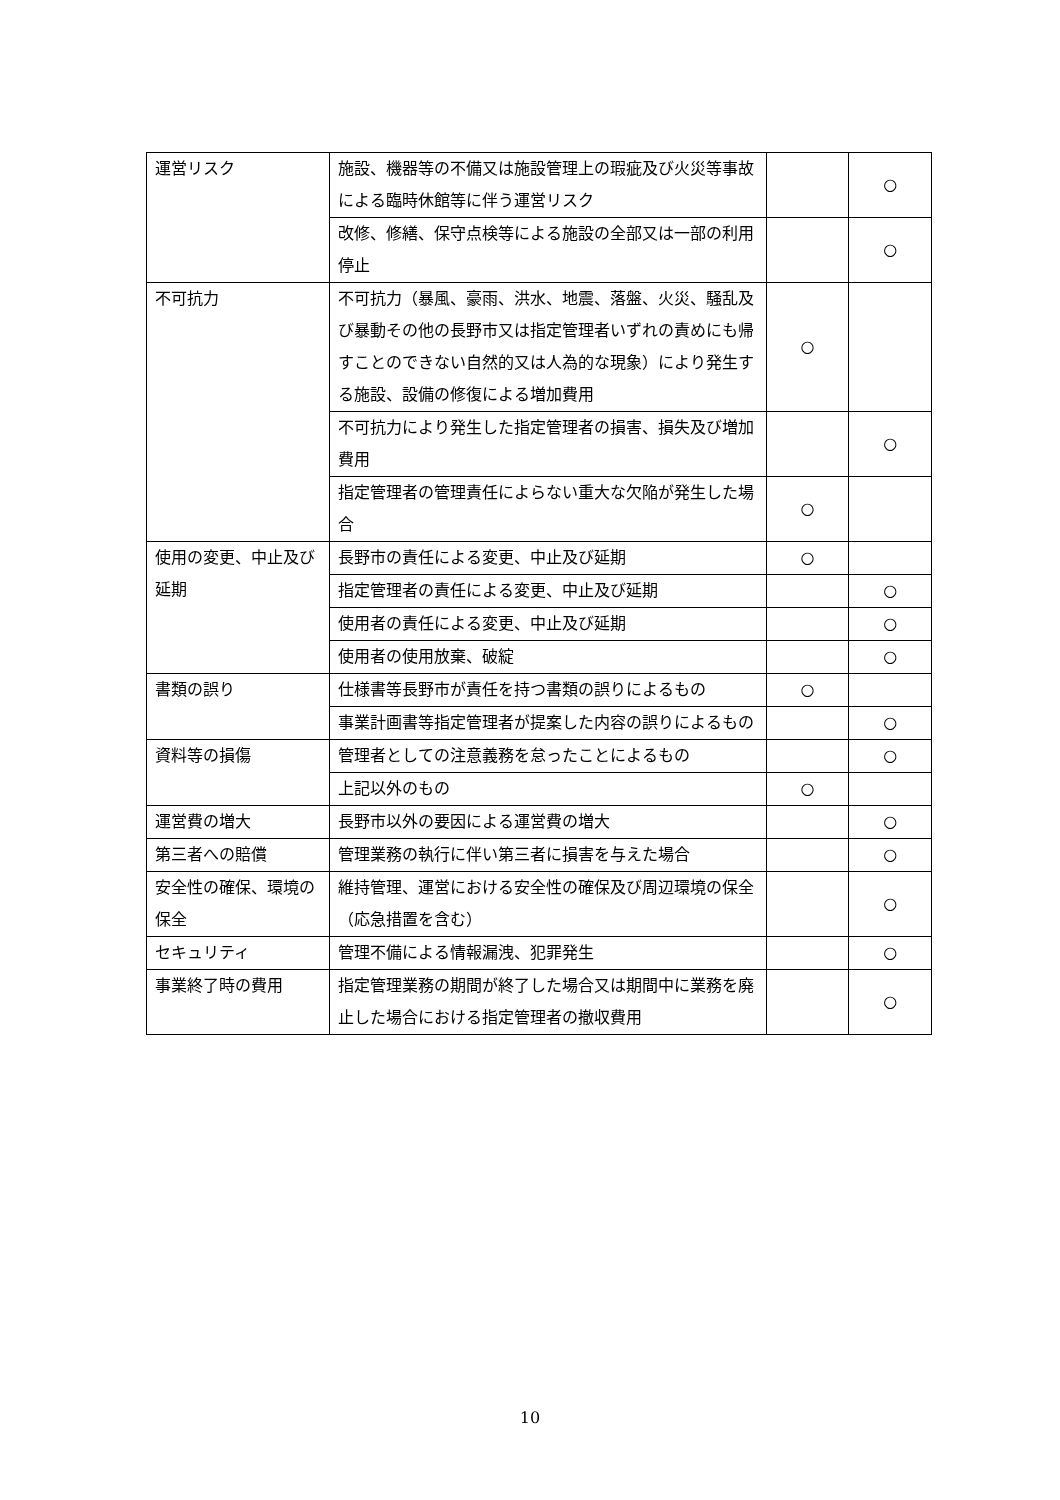| 運営リスク | 施設、機器等の不備又は施設管理上の瑕疵及び火災等事故による臨時休館等に伴う運営リスク | | ○ |
| | 改修、修繕、保守点検等による施設の全部又は一部の利用停止 | | ○ |
| 不可抗力 | 不可抗力（暴風、豪雨、洪水、地震、落盤、火災、騒乱及び暴動その他の長野市又は指定管理者いずれの責めにも帰すことのできない自然的又は人為的な現象）により発生する施設、設備の修復による増加費用 | ○ | |
| | 不可抗力により発生した指定管理者の損害、損失及び増加費用 | | ○ |
| | 指定管理者の管理責任によらない重大な欠陥が発生した場合 | ○ | |
| 使用の変更、中止及び延期 | 長野市の責任による変更、中止及び延期 | ○ | |
| | 指定管理者の責任による変更、中止及び延期 | | ○ |
| | 使用者の責任による変更、中止及び延期 | | ○ |
| | 使用者の使用放棄、破綻 | | ○ |
| 書類の誤り | 仕様書等長野市が責任を持つ書類の誤りによるもの | ○ | |
| | 事業計画書等指定管理者が提案した内容の誤りによるもの | | ○ |
| 資料等の損傷 | 管理者としての注意義務を怠ったことによるもの | | ○ |
| | 上記以外のもの | ○ | |
| 運営費の増大 | 長野市以外の要因による運営費の増大 | | ○ |
| 第三者への賠償 | 管理業務の執行に伴い第三者に損害を与えた場合 | | ○ |
| 安全性の確保、環境の保全 | 維持管理、運営における安全性の確保及び周辺環境の保全（応急措置を含む） | | ○ |
| セキュリティ | 管理不備による情報漏洩、犯罪発生 | | ○ |
| 事業終了時の費用 | 指定管理業務の期間が終了した場合又は期間中に業務を廃止した場合における指定管理者の撤収費用 | | ○ |
10